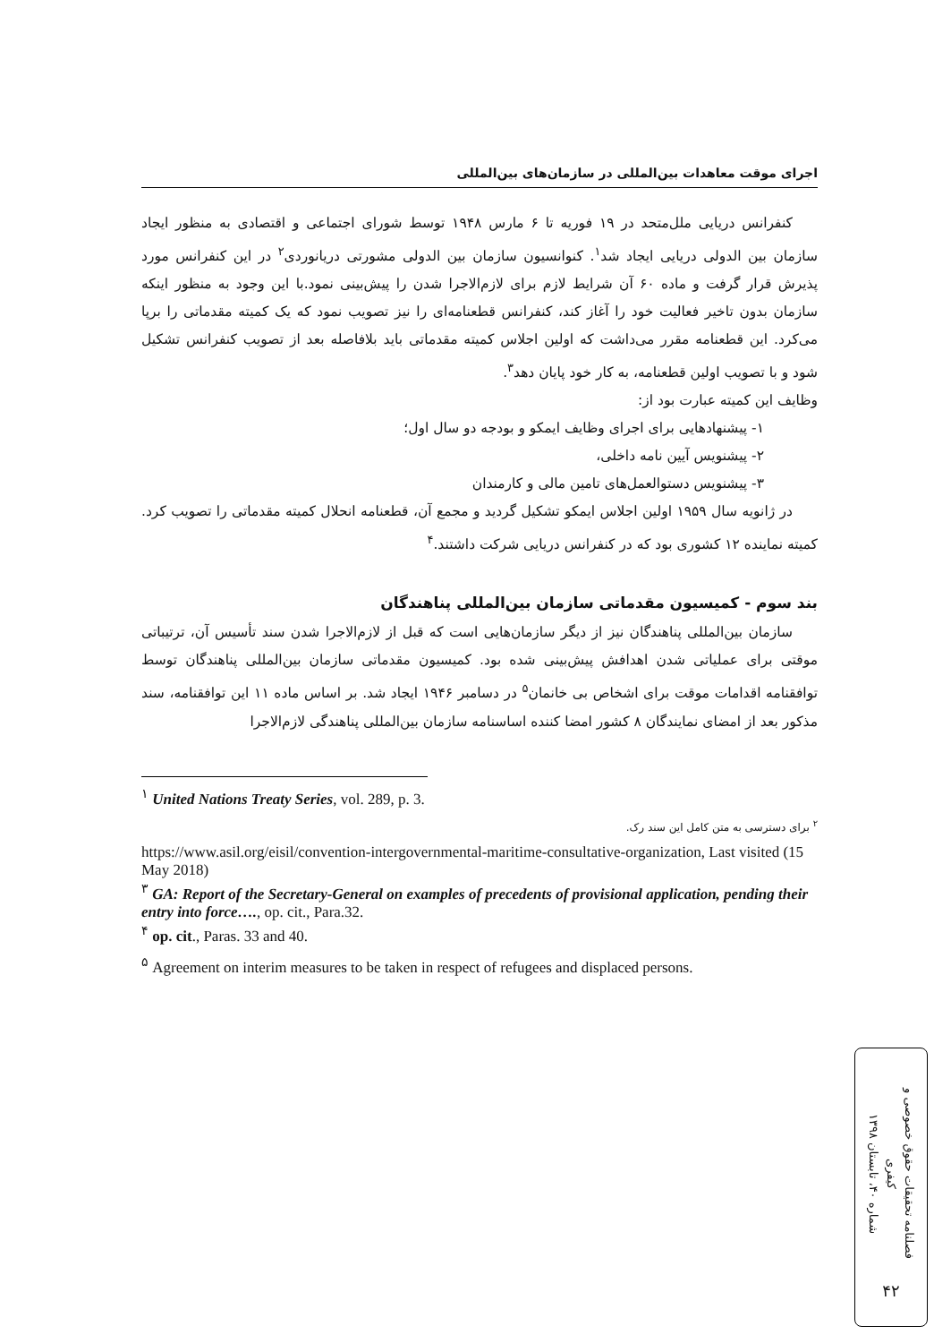اجرای موقت معاهدات بین‌المللی در سازمان‌های بین‌المللی
کنفرانس دریایی ملل‌متحد در ۱۹ فوریه تا ۶ مارس ۱۹۴۸ توسط شورای اجتماعی و اقتصادی به منظور ایجاد سازمان بین الدولی دریایی ایجاد شد<sup>۱</sup>. کنوانسیون سازمان بین الدولی مشورتی دریانوردی<sup>۲</sup> در این کنفرانس مورد پذیرش قرار گرفت و ماده ۶۰ آن شرایط لازم برای لازم‌الاجرا شدن را پیش‌بینی نمود.با این وجود به منظور اینکه سازمان بدون تاخیر فعالیت خود را آغاز کند، کنفرانس قطعنامه‌ای را نیز تصویب نمود که یک کمیته مقدماتی را برپا می‌کرد. این قطعنامه مقرر می‌داشت که اولین اجلاس کمیته مقدماتی باید بلافاصله بعد از تصویب کنفرانس تشکیل شود و با تصویب اولین قطعنامه، به کار خود پایان دهد<sup>۳</sup>.
وظایف این کمیته عبارت بود از:
۱- پیشنهادهایی برای اجرای وظایف ایمکو و بودجه دو سال اول؛
۲- پیشنویس آیین نامه داخلی،
۳- پیشنویس دستوالعمل‌های تامین مالی و کارمندان
در ژانویه سال ۱۹۵۹ اولین اجلاس ایمکو تشکیل گردید و مجمع آن، قطعنامه انحلال کمیته مقدماتی را تصویب کرد. کمیته نماینده ۱۲ کشوری بود که در کنفرانس دریایی شرکت داشتند.<sup>۴</sup>
بند سوم - کمیسیون مقدماتی سازمان بین‌المللی پناهندگان
سازمان بین‌المللی پناهندگان نیز از دیگر سازمان‌هایی است که قبل از لازم‌الاجرا شدن سند تأسیس آن، ترتیباتی موقتی برای عملیاتی شدن اهدافش پیش‌بینی شده بود. کمیسیون مقدماتی سازمان بین‌المللی پناهندگان توسط توافقنامه اقدامات موقت برای اشخاص بی خانمان<sup>۵</sup> در دسامبر ۱۹۴۶ ایجاد شد. بر اساس ماده ۱۱ این توافقنامه، سند مذکور بعد از امضای نمایندگان ۸ کشور امضا کننده اساسنامه سازمان بین‌المللی پناهندگی لازم‌الاجرا
<sup>۱</sup> United Nations Treaty Series, vol. 289, p. 3.
<sup>۲</sup> برای دسترسی به متن کامل این سند رک.
https://www.asil.org/eisil/convention-intergovernmental-maritime-consultative-organization, Last visited (15 May 2018)
<sup>۳</sup> GA: Report of the Secretary-General on examples of precedents of provisional application, pending their entry into force…., op. cit., Para.32.
<sup>۴</sup> op. cit., Paras. 33 and 40.
<sup>۵</sup> Agreement on interim measures to be taken in respect of refugees and displaced persons.
فصلنامه تحقیقات حقوق خصوصی و کیفری
شماره ۴۰، تابستان ۱۳۹۸
۴۲